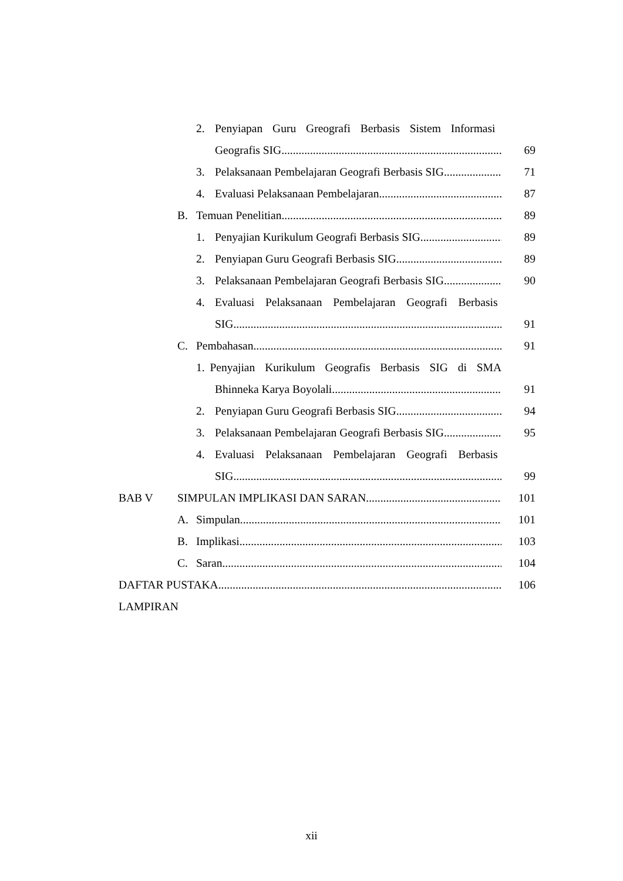2. Penyiapan Guru Greografi Berbasis Sistem Informasi
Geografis SIG 69
3. Pelaksanaan Pembelajaran Geografi Berbasis SIG 71
4. Evaluasi Pelaksanaan Pembelajaran 87
B. Temuan Penelitian 89
1. Penyajian Kurikulum Geografi Berbasis SIG 89
2. Penyiapan Guru Geografi Berbasis SIG 89
3. Pelaksanaan Pembelajaran Geografi Berbasis SIG 90
4. Evaluasi Pelaksanaan Pembelajaran Geografi Berbasis
SIG 91
C. Pembahasan 91
1. Penyajian Kurikulum Geografis Berbasis SIG di SMA
Bhinneka Karya Boyolali 91
2. Penyiapan Guru Geografi Berbasis SIG 94
3. Pelaksanaan Pembelajaran Geografi Berbasis SIG 95
4. Evaluasi Pelaksanaan Pembelajaran Geografi Berbasis
SIG 99
BAB V SIMPULAN IMPLIKASI DAN SARAN 101
A. Simpulan 101
B. Implikasi 103
C. Saran 104
DAFTAR PUSTAKA 106
LAMPIRAN
xii